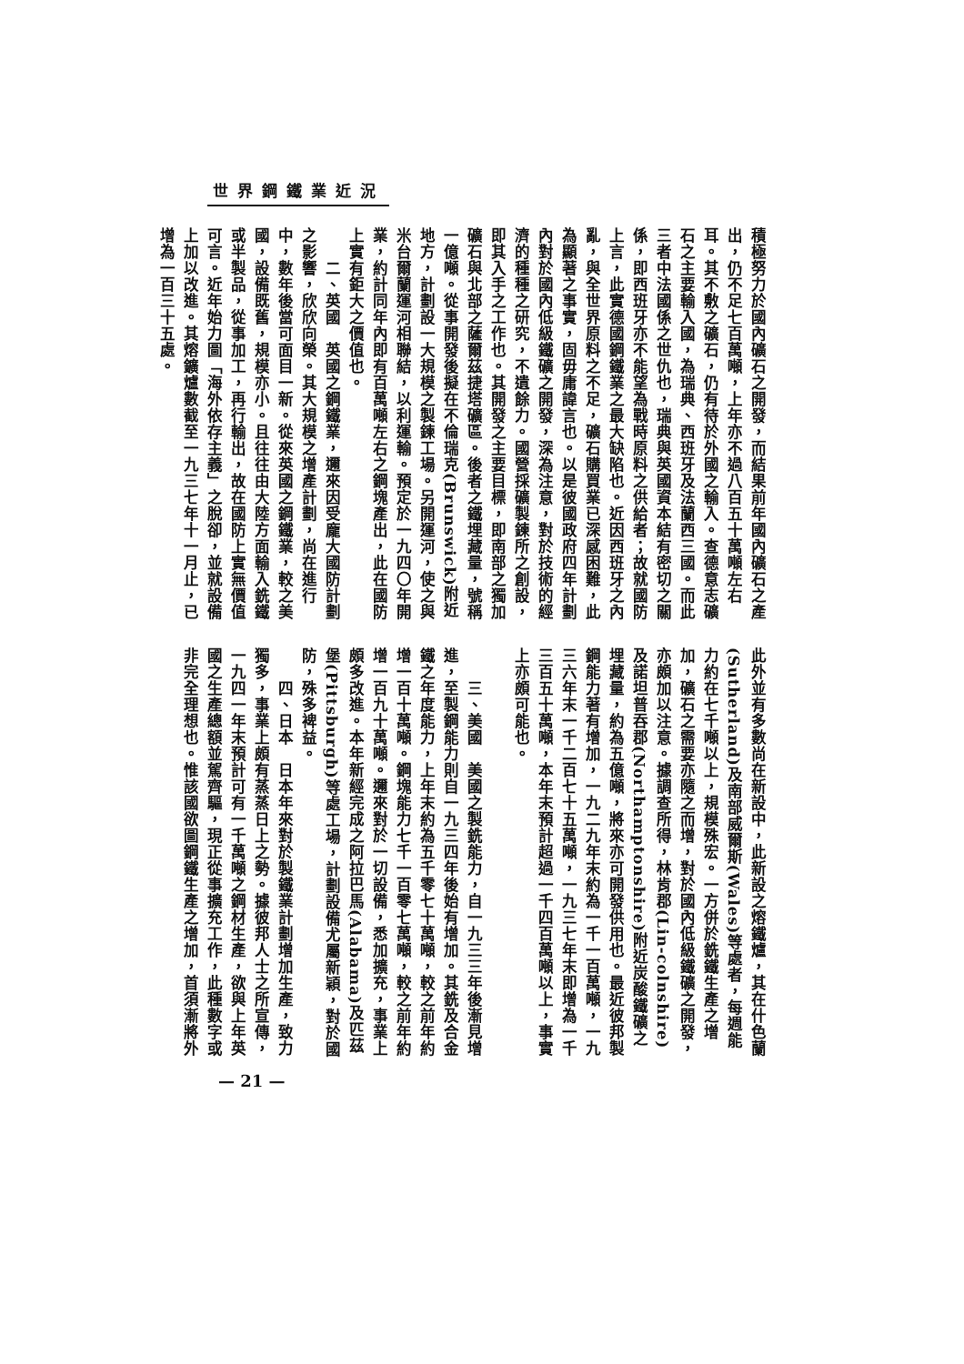世界鋼鐵業近況
積極努力於國內礦石之開發，而結果前年國內礦石之產出，仍不足七百萬噸，上年亦不過八百五十萬噸左右耳。其不敷之礦石，仍有待於外國之輸入。查德意志礦石之主要輸入國，為瑞典、西班牙及法蘭西三國。而此三者中法國係之世仇也，瑞典與英國資本結有密切之關係，即西班牙亦不能望為戰時原料之供給者；故就國防上言，此實德國鋼鐵業之最大缺陷也。近因西班牙之內亂，與全世界原料之不足，礦石購買業已深感困難，此為顯著之事實，固毋庸諱言也。以是彼國政府四年計劃內對於國內低級鐵礦之開發，深為注意，對於技術的經濟的種種之研究，不遺餘力。國營採礦製鍊所之創設，即其入手之工作也。其開發之主要目標，即南部之獨加礦石與北部之薩爾茲捷塔礦區。後者之鐵埋藏量，號稱一億噸。從事開發後擬在不倫瑞克(Brunswick)附近地方，計劃設一大規模之製鍊工場。另開運河，使之與米台爾蘭運河相聯結，以利運輸。預定於一九四〇年開業，約計同年內即有百萬噸左右之鋼塊產出，此在國防上實有鉅大之價值也。
　　二、英國　英國之鋼鐵業，邇來因受龐大國防計劃之影響，欣欣向榮。其大規模之增產計劃，尚在進行中，數年後當可面目一新。從來英國之鋼鐵業，較之美國，設備既舊，規模亦小。且往往由大陸方面輸入銑鐵或半製品，從事加工，再行輸出，故在國防上實無價值可言。近年始力圖「海外依存主義」之脫卻，並就設備上加以改進。其熔鑛爐數截至一九三七年十一月止，已增為一百三十五處。
此外並有多數尚在新設中，此新設之熔鐵爐，其在什色蘭(Sutherland)及南部威爾斯(Wales)等處者，每週能力約在七千噸以上，規模殊宏。一方併於銑鐵生產之增加，礦石之需要亦隨之而增，對於國內低級鐵礦之開發，亦頗加以注意。據調查所得，林肯郡(Lin-colnshire)及諾坦普吞郡(Northamptonshire)附近炭酸鐵礦之埋藏量，約為五億噸，將來亦可開發供用也。最近彼邦製鋼能力著有增加，一九二九年末約為一千一百萬噸，一九三六年末一千二百七十五萬噸，一九三七年末即增為一千三百五十萬噸，本年末預計超過一千四百萬噸以上，事實上亦頗可能也。
　
　　三、美國　美國之製銑能力，自一九三三年後漸見增進，至製鋼能力則自一九三四年後始有增加。其銑及合金鐵之年度能力，上年末約為五千零七十萬噸，較之前年約增一百十萬噸。鋼塊能力七千一百零七萬噸，較之前年約增一百九十萬噸。邇來對於一切設備，悉加擴充，事業上頗多改進。本年新經完成之阿拉巴馬(Alabama)及匹茲堡(Pittsburgh)等處工場，計劃設備尤屬新穎，對於國防，殊多裨益。
　　四、日本　日本年來對於製鐵業計劃增加生產，致力獨多，事業上頗有蒸蒸日上之勢。據彼邦人士之所宣傳，一九四一年末預計可有一千萬噸之鋼材生產，欲與上年英國之生產總額並駕齊驅，現正從事擴充工作，此種數字或非完全理想也。惟該國欲圖鋼鐵生產之增加，首須漸將外
— 21 —